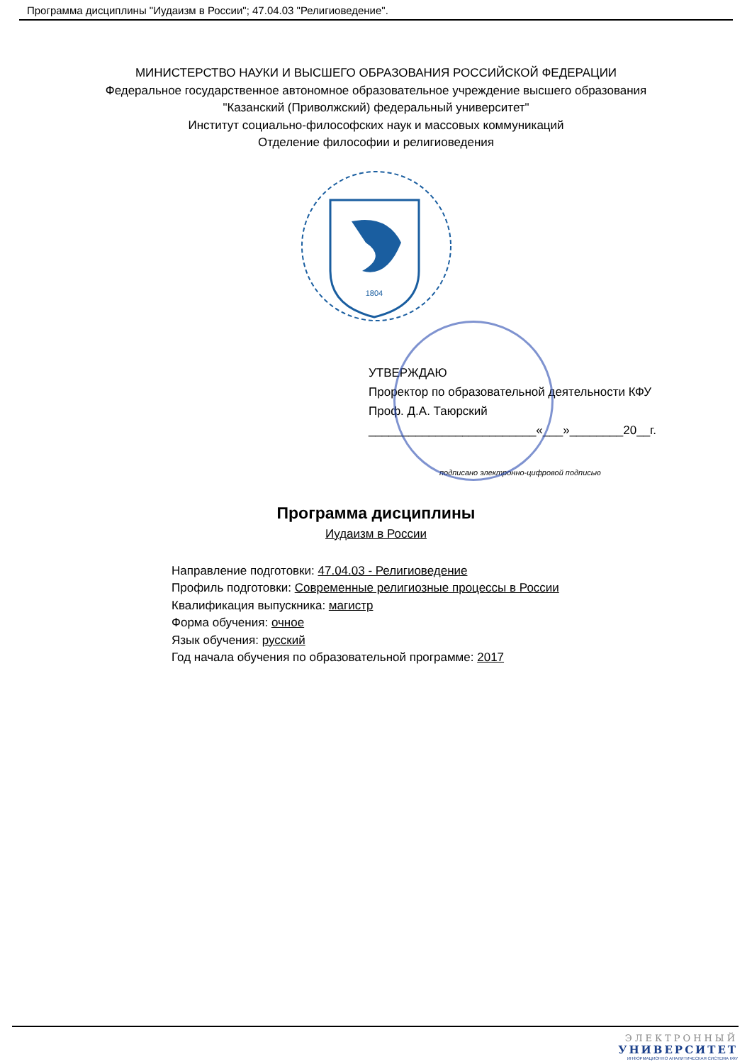Программа дисциплины "Иудаизм в России"; 47.04.03 "Религиоведение".
МИНИСТЕРСТВО НАУКИ И ВЫСШЕГО ОБРАЗОВАНИЯ РОССИЙСКОЙ ФЕДЕРАЦИИ
Федеральное государственное автономное образовательное учреждение высшего образования
"Казанский (Приволжский) федеральный университет"
Институт социально-философских наук и массовых коммуникаций
Отделение философии и религиоведения
1804
УТВЕРЖДАЮ
Проректор по образовательной деятельности КФУ
Проф. Д.А. Таюрский
_________________________«___»________20__г.
подписано электронно-цифровой подписью
Программа дисциплины
Иудаизм в России
Направление подготовки: 47.04.03 - Религиоведение
Профиль подготовки: Современные религиозные процессы в России
Квалификация выпускника: магистр
Форма обучения: очное
Язык обучения: русский
Год начала обучения по образовательной программе: 2017
ЭЛЕКТРОННЫЙ
УНИВЕРСИТЕТ
ИНФОРМАЦИОННО АНАЛИТИЧЕСКАЯ СИСТЕМА КФУ